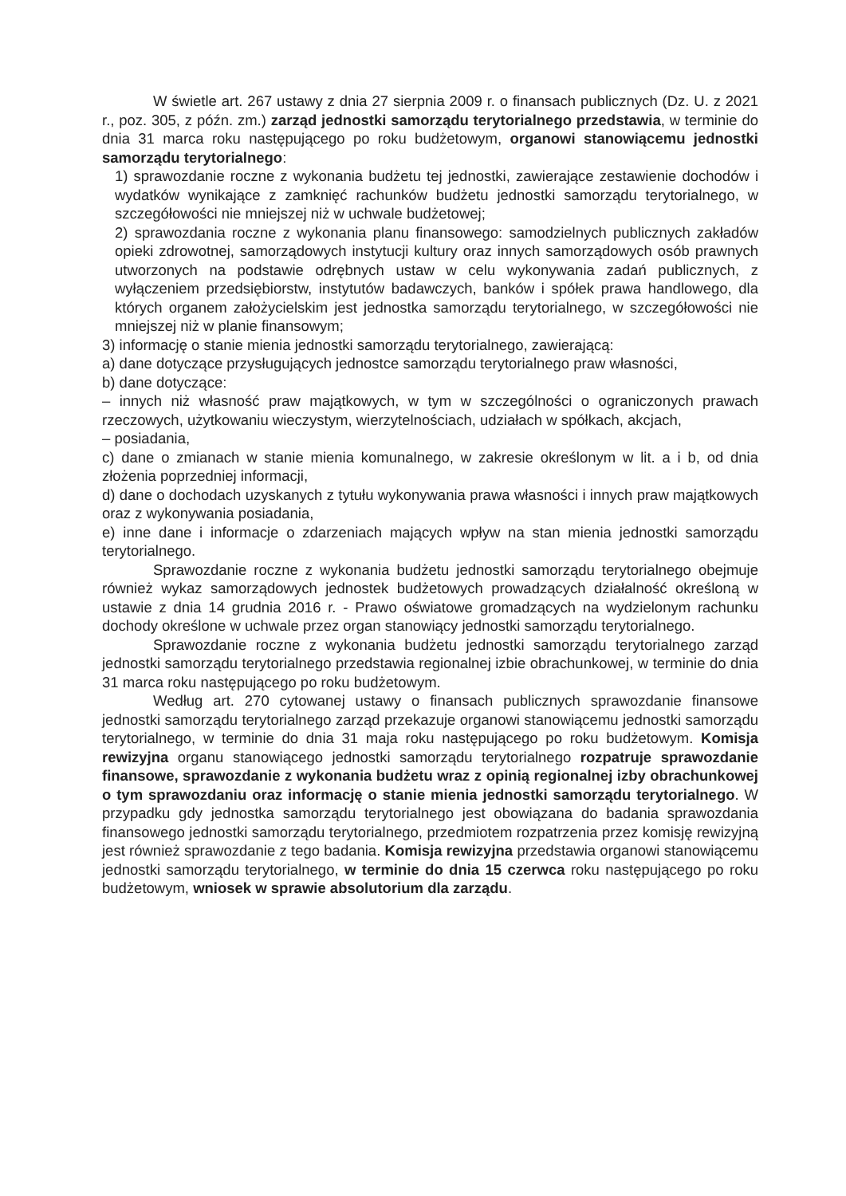W świetle art. 267 ustawy z dnia 27 sierpnia 2009 r. o finansach publicznych (Dz. U. z 2021 r., poz. 305, z późn. zm.) zarząd jednostki samorządu terytorialnego przedstawia, w terminie do dnia 31 marca roku następującego po roku budżetowym, organowi stanowiącemu jednostki samorządu terytorialnego:
1) sprawozdanie roczne z wykonania budżetu tej jednostki, zawierające zestawienie dochodów i wydatków wynikające z zamknięć rachunków budżetu jednostki samorządu terytorialnego, w szczegółowości nie mniejszej niż w uchwale budżetowej;
2) sprawozdania roczne z wykonania planu finansowego: samodzielnych publicznych zakładów opieki zdrowotnej, samorządowych instytucji kultury oraz innych samorządowych osób prawnych utworzonych na podstawie odrębnych ustaw w celu wykonywania zadań publicznych, z wyłączeniem przedsiębiorstw, instytutów badawczych, banków i spółek prawa handlowego, dla których organem założycielskim jest jednostka samorządu terytorialnego, w szczegółowości nie mniejszej niż w planie finansowym;
3) informację o stanie mienia jednostki samorządu terytorialnego, zawierającą:
a) dane dotyczące przysługujących jednostce samorządu terytorialnego praw własności,
b) dane dotyczące:
– innych niż własność praw majątkowych, w tym w szczególności o ograniczonych prawach rzeczowych, użytkowaniu wieczystym, wierzytelnościach, udziałach w spółkach, akcjach,
– posiadania,
c) dane o zmianach w stanie mienia komunalnego, w zakresie określonym w lit. a i b, od dnia złożenia poprzedniej informacji,
d) dane o dochodach uzyskanych z tytułu wykonywania prawa własności i innych praw majątkowych oraz z wykonywania posiadania,
e) inne dane i informacje o zdarzeniach mających wpływ na stan mienia jednostki samorządu terytorialnego.
Sprawozdanie roczne z wykonania budżetu jednostki samorządu terytorialnego obejmuje również wykaz samorządowych jednostek budżetowych prowadzących działalność określoną w ustawie z dnia 14 grudnia 2016 r. - Prawo oświatowe gromadzących na wydzielonym rachunku dochody określone w uchwale przez organ stanowiący jednostki samorządu terytorialnego.
Sprawozdanie roczne z wykonania budżetu jednostki samorządu terytorialnego zarząd jednostki samorządu terytorialnego przedstawia regionalnej izbie obrachunkowej, w terminie do dnia 31 marca roku następującego po roku budżetowym.
Według art. 270 cytowanej ustawy o finansach publicznych sprawozdanie finansowe jednostki samorządu terytorialnego zarząd przekazuje organowi stanowiącemu jednostki samorządu terytorialnego, w terminie do dnia 31 maja roku następującego po roku budżetowym. Komisja rewizyjna organu stanowiącego jednostki samorządu terytorialnego rozpatruje sprawozdanie finansowe, sprawozdanie z wykonania budżetu wraz z opinią regionalnej izby obrachunkowej o tym sprawozdaniu oraz informację o stanie mienia jednostki samorządu terytorialnego. W przypadku gdy jednostka samorządu terytorialnego jest obowiązana do badania sprawozdania finansowego jednostki samorządu terytorialnego, przedmiotem rozpatrzenia przez komisję rewizyjną jest również sprawozdanie z tego badania. Komisja rewizyjna przedstawia organowi stanowiącemu jednostki samorządu terytorialnego, w terminie do dnia 15 czerwca roku następującego po roku budżetowym, wniosek w sprawie absolutorium dla zarządu.